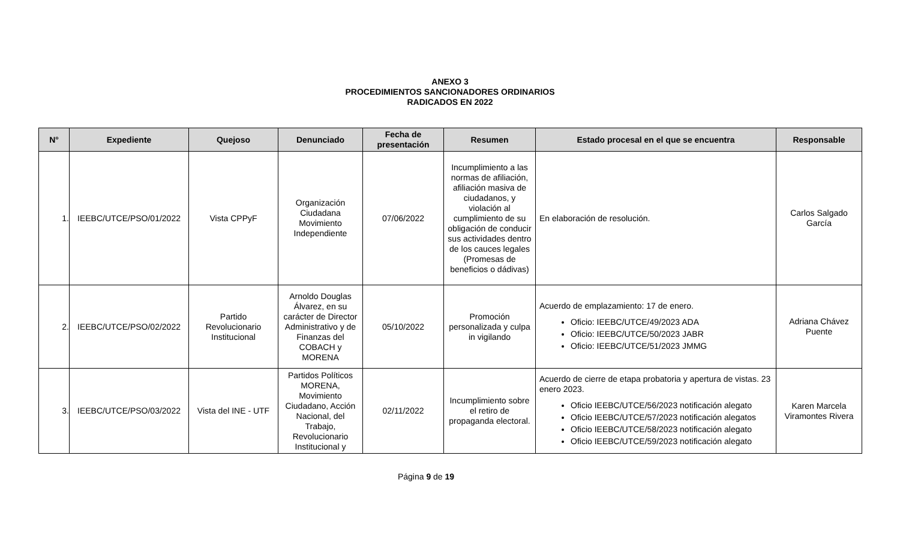ANEXO 3
PROCEDIMIENTOS SANCIONADORES ORDINARIOS
RADICADOS EN 2022
| N° | Expediente | Quejoso | Denunciado | Fecha de presentación | Resumen | Estado procesal en el que se encuentra | Responsable |
| --- | --- | --- | --- | --- | --- | --- | --- |
| 1. | IEEBC/UTCE/PSO/01/2022 | Vista CPPyF | Organización Ciudadana Movimiento Independiente | 07/06/2022 | Incumplimiento a las normas de afiliación, afiliación masiva de ciudadanos, y violación al cumplimiento de su obligación de conducir sus actividades dentro de los cauces legales (Promesas de beneficios o dádivas) | En elaboración de resolución. | Carlos Salgado García |
| 2. | IEEBC/UTCE/PSO/02/2022 | Partido Revolucionario Institucional | Arnoldo Douglas Álvarez, en su carácter de Director Administrativo y de Finanzas del COBACH y MORENA | 05/10/2022 | Promoción personalizada y culpa in vigilando | Acuerdo de emplazamiento: 17 de enero. Oficio: IEEBC/UTCE/49/2023 ADA Oficio: IEEBC/UTCE/50/2023 JABR Oficio: IEEBC/UTCE/51/2023 JMMG | Adriana Chávez Puente |
| 3. | IEEBC/UTCE/PSO/03/2022 | Vista del INE - UTF | Partidos Políticos MORENA, Movimiento Ciudadano, Acción Nacional, del Trabajo, Revolucionario Institucional y | 02/11/2022 | Incumplimiento sobre el retiro de propaganda electoral. | Acuerdo de cierre de etapa probatoria y apertura de vistas. 23 enero 2023. Oficio IEEBC/UTCE/56/2023 notificación alegato Oficio IEEBC/UTCE/57/2023 notificación alegatos Oficio IEEBC/UTCE/58/2023 notificación alegato Oficio IEEBC/UTCE/59/2023 notificación alegato | Karen Marcela Viramontes Rivera |
Página 9 de 19